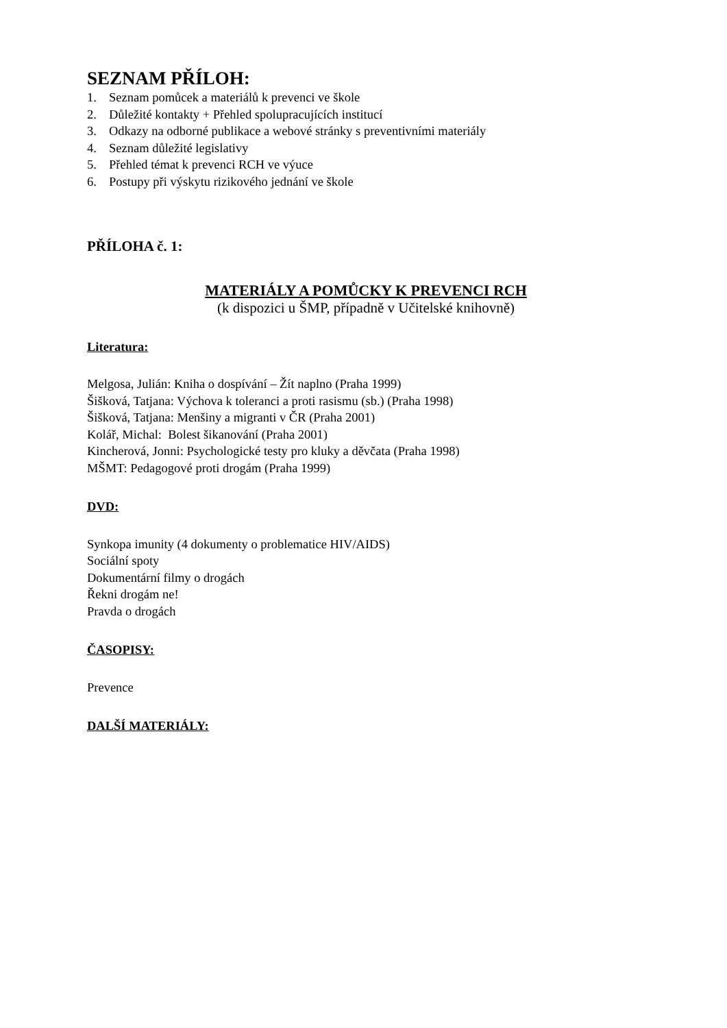SEZNAM PŘÍLOH:
1. Seznam pomůcek a materiálů k prevenci ve škole
2. Důležité kontakty + Přehled spolupracujících institucí
3. Odkazy na odborné publikace a webové stránky s preventivními materiály
4. Seznam důležité legislativy
5. Přehled témat k prevenci RCH ve výuce
6. Postupy při výskytu rizikového jednání ve škole
PŘÍLOHA č. 1:
MATERIÁLY A POMŮCKY K PREVENCI RCH
(k dispozici u ŠMP, případně v Učitelské knihovně)
Literatura:
Melgosa, Julián: Kniha o dospívání – Žít naplno (Praha 1999)
Šišková, Tatjana: Výchova k toleranci a proti rasismu (sb.) (Praha 1998)
Šišková, Tatjana: Menšiny a migranti v ČR (Praha 2001)
Kolář, Michal: Bolest šikanování (Praha 2001)
Kincherová, Jonni: Psychologické testy pro kluky a děvčata (Praha 1998)
MŠMT: Pedagogové proti drogám (Praha 1999)
DVD:
Synkopa imunity (4 dokumenty o problematice HIV/AIDS)
Sociální spoty
Dokumentární filmy o drogách
Řekni drogám ne!
Pravda o drogách
ČASOPISY:
Prevence
DALŠÍ MATERIÁLY: